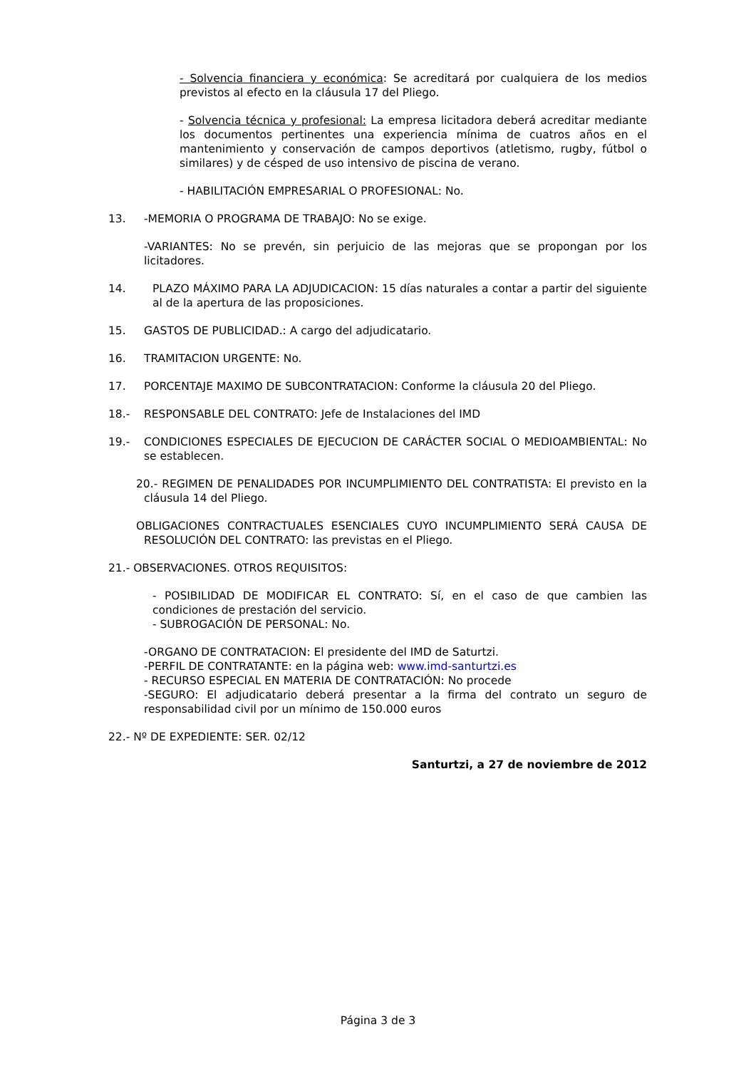- Solvencia financiera y económica: Se acreditará por cualquiera de los medios previstos al efecto en la cláusula 17 del Pliego.
- Solvencia técnica y profesional: La empresa licitadora deberá acreditar mediante los documentos pertinentes una experiencia mínima de cuatros años en el mantenimiento y conservación de campos deportivos (atletismo, rugby, fútbol o similares) y de césped de uso intensivo de piscina de verano.
- HABILITACIÓN EMPRESARIAL O PROFESIONAL: No.
13. -MEMORIA O PROGRAMA DE TRABAJO: No se exige.
-VARIANTES: No se prevén, sin perjuicio de las mejoras que se propongan por los licitadores.
14. PLAZO MÁXIMO PARA LA ADJUDICACION: 15 días naturales a contar a partir del siguiente al de la apertura de las proposiciones.
15. GASTOS DE PUBLICIDAD.: A cargo del adjudicatario.
16. TRAMITACION URGENTE: No.
17. PORCENTAJE MAXIMO DE SUBCONTRATACION: Conforme la cláusula 20 del Pliego.
18.- RESPONSABLE DEL CONTRATO: Jefe de Instalaciones del IMD
19.- CONDICIONES ESPECIALES DE EJECUCION DE CARÁCTER SOCIAL O MEDIOAMBIENTAL: No se establecen.
20.- REGIMEN DE PENALIDADES POR INCUMPLIMIENTO DEL CONTRATISTA: El previsto en la cláusula 14 del Pliego.
OBLIGACIONES CONTRACTUALES ESENCIALES CUYO INCUMPLIMIENTO SERÁ CAUSA DE RESOLUCIÓN DEL CONTRATO: las previstas en el Pliego.
21.- OBSERVACIONES. OTROS REQUISITOS:
- POSIBILIDAD DE MODIFICAR EL CONTRATO: Sí, en el caso de que cambien las condiciones de prestación del servicio.
- SUBROGACIÓN DE PERSONAL: No.
-ORGANO DE CONTRATACION: El presidente del IMD de Saturtzi.
-PERFIL DE CONTRATANTE: en la página web: www.imd-santurtzi.es
- RECURSO ESPECIAL EN MATERIA DE CONTRATACIÓN: No procede
-SEGURO: El adjudicatario deberá presentar a la firma del contrato un seguro de responsabilidad civil por un mínimo de 150.000 euros
22.- Nº DE EXPEDIENTE: SER. 02/12
Santurtzi, a 27 de noviembre de 2012
Página 3 de 3